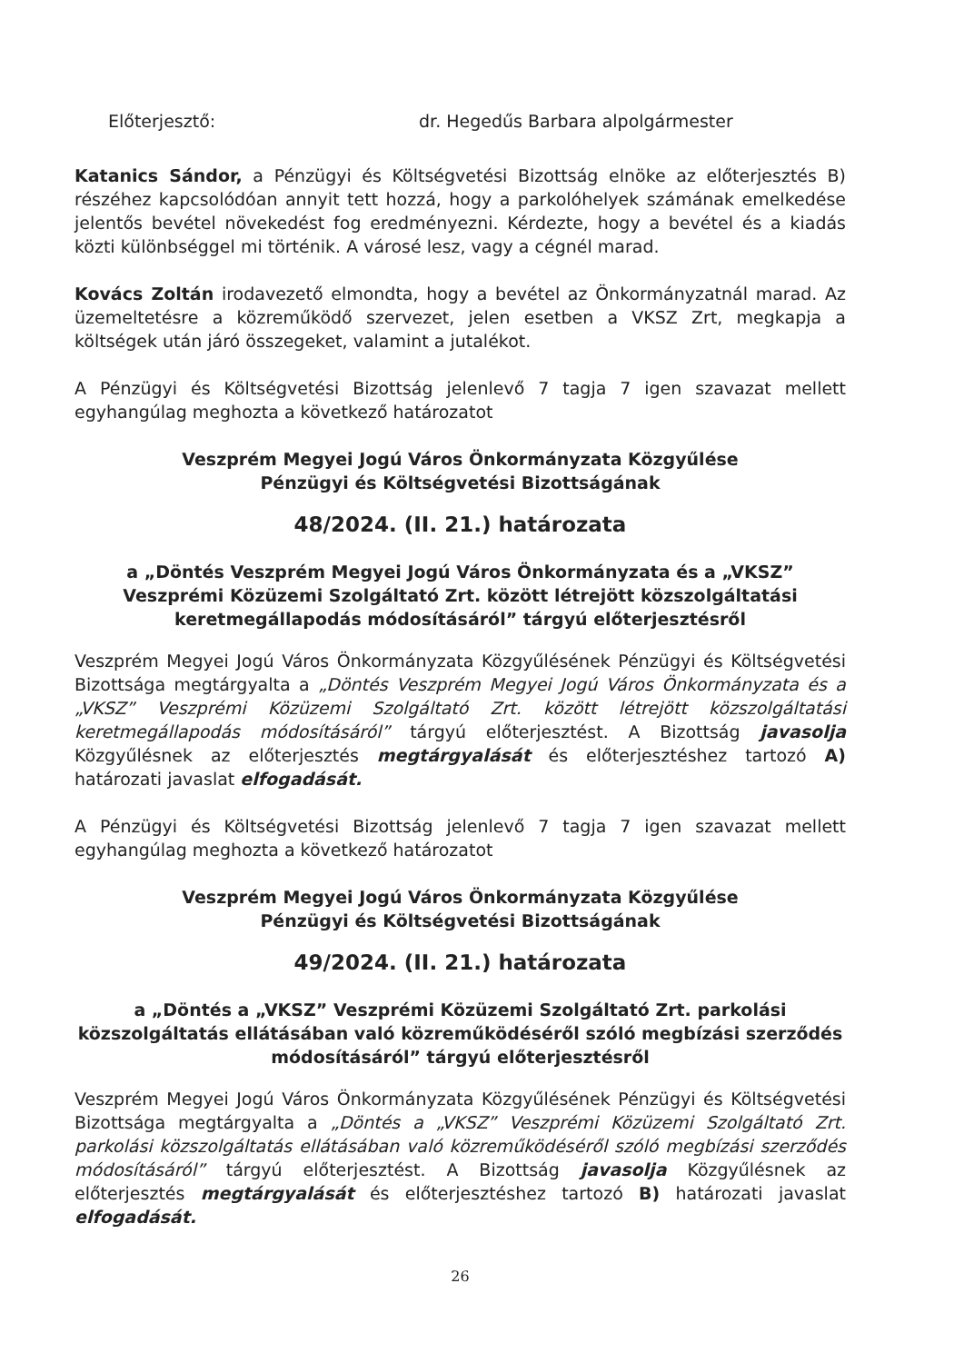Előterjesztő: dr. Hegedűs Barbara alpolgármester
Katanics Sándor, a Pénzügyi és Költségvetési Bizottság elnöke az előterjesztés B) részéhez kapcsolódóan annyit tett hozzá, hogy a parkolóhelyek számának emelkedése jelentős bevétel növekedést fog eredményezni. Kérdezte, hogy a bevétel és a kiadás közti különbséggel mi történik. A városé lesz, vagy a cégnél marad.
Kovács Zoltán irodavezető elmondta, hogy a bevétel az Önkormányzatnál marad. Az üzemeltetésre a közreműködő szervezet, jelen esetben a VKSZ Zrt, megkapja a költségek után járó összegeket, valamint a jutalékot.
A Pénzügyi és Költségvetési Bizottság jelenlevő 7 tagja 7 igen szavazat mellett egyhangúlag meghozta a következő határozatot
Veszprém Megyei Jogú Város Önkormányzata Közgyűlése
Pénzügyi és Költségvetési Bizottságának
48/2024. (II. 21.) határozata
a „Döntés Veszprém Megyei Jogú Város Önkormányzata és a „VKSZ” Veszprémi Közüzemi Szolgáltató Zrt. között létrejött közszolgáltatási keretmegállapodás módosításáról” tárgyú előterjesztésről
Veszprém Megyei Jogú Város Önkormányzata Közgyűlésének Pénzügyi és Költségvetési Bizottsága megtárgyalta a „Döntés Veszprém Megyei Jogú Város Önkormányzata és a „VKSZ” Veszprémi Közüzemi Szolgáltató Zrt. között létrejött közszolgáltatási keretmegállapodás módosításáról” tárgyú előterjesztést. A Bizottság javasolja Közgyűlésnek az előterjesztés megtárgyalását és előterjesztéshez tartozó A) határozati javaslat elfogadását.
A Pénzügyi és Költségvetési Bizottság jelenlevő 7 tagja 7 igen szavazat mellett egyhangúlag meghozta a következő határozatot
Veszprém Megyei Jogú Város Önkormányzata Közgyűlése
Pénzügyi és Költségvetési Bizottságának
49/2024. (II. 21.) határozata
a „Döntés a „VKSZ” Veszprémi Közüzemi Szolgáltató Zrt. parkolási közszolgáltatás ellátásában való közreműködéséről szóló megbízási szerződés módosításáról” tárgyú előterjesztésről
Veszprém Megyei Jogú Város Önkormányzata Közgyűlésének Pénzügyi és Költségvetési Bizottsága megtárgyalta a „Döntés a „VKSZ” Veszprémi Közüzemi Szolgáltató Zrt. parkolási közszolgáltatás ellátásában való közreműködéséről szóló megbízási szerződés módosításáról” tárgyú előterjesztést. A Bizottság javasolja Közgyűlésnek az előterjesztés megtárgyalását és előterjesztéshez tartozó B) határozati javaslat elfogadását.
26